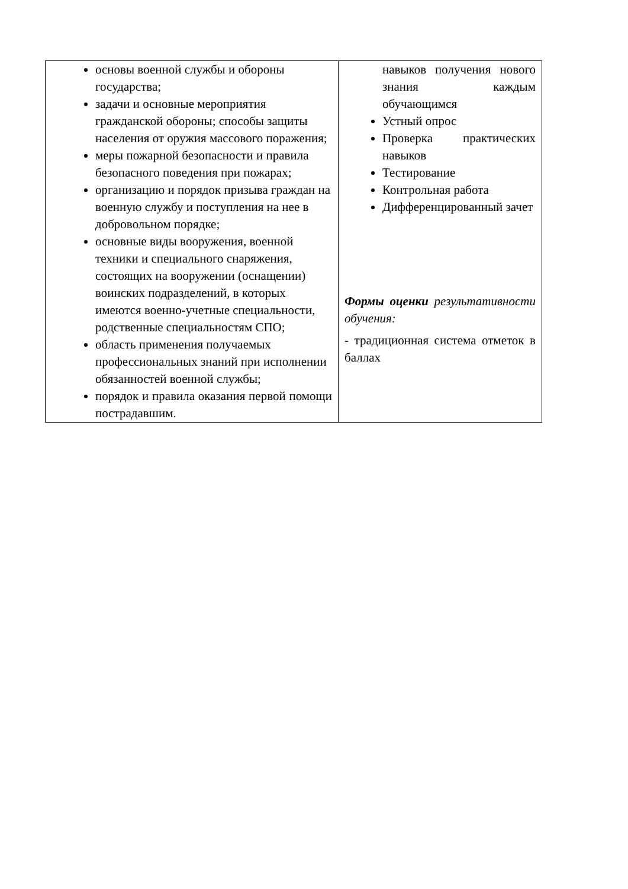| основы военной службы и обороны государства; задачи и основные мероприятия гражданской обороны; способы защиты населения от оружия массового поражения; меры пожарной безопасности и правила безопасного поведения при пожарах; организацию и порядок призыва граждан на военную службу и поступления на нее в добровольном порядке; основные виды вооружения, военной техники и специального снаряжения, состоящих на вооружении (оснащении) воинских подразделений, в которых имеются военно-учетные специальности, родственные специальностям СПО; область применения получаемых профессиональных знаний при исполнении обязанностей военной службы; порядок и правила оказания первой помощи пострадавшим. | навыков получения нового знания каждым обучающимся Устный опрос Проверка практических навыков Тестирование Контрольная работа Дифференцированный зачет Формы оценки результативности обучения: - традиционная система отметок в баллах |